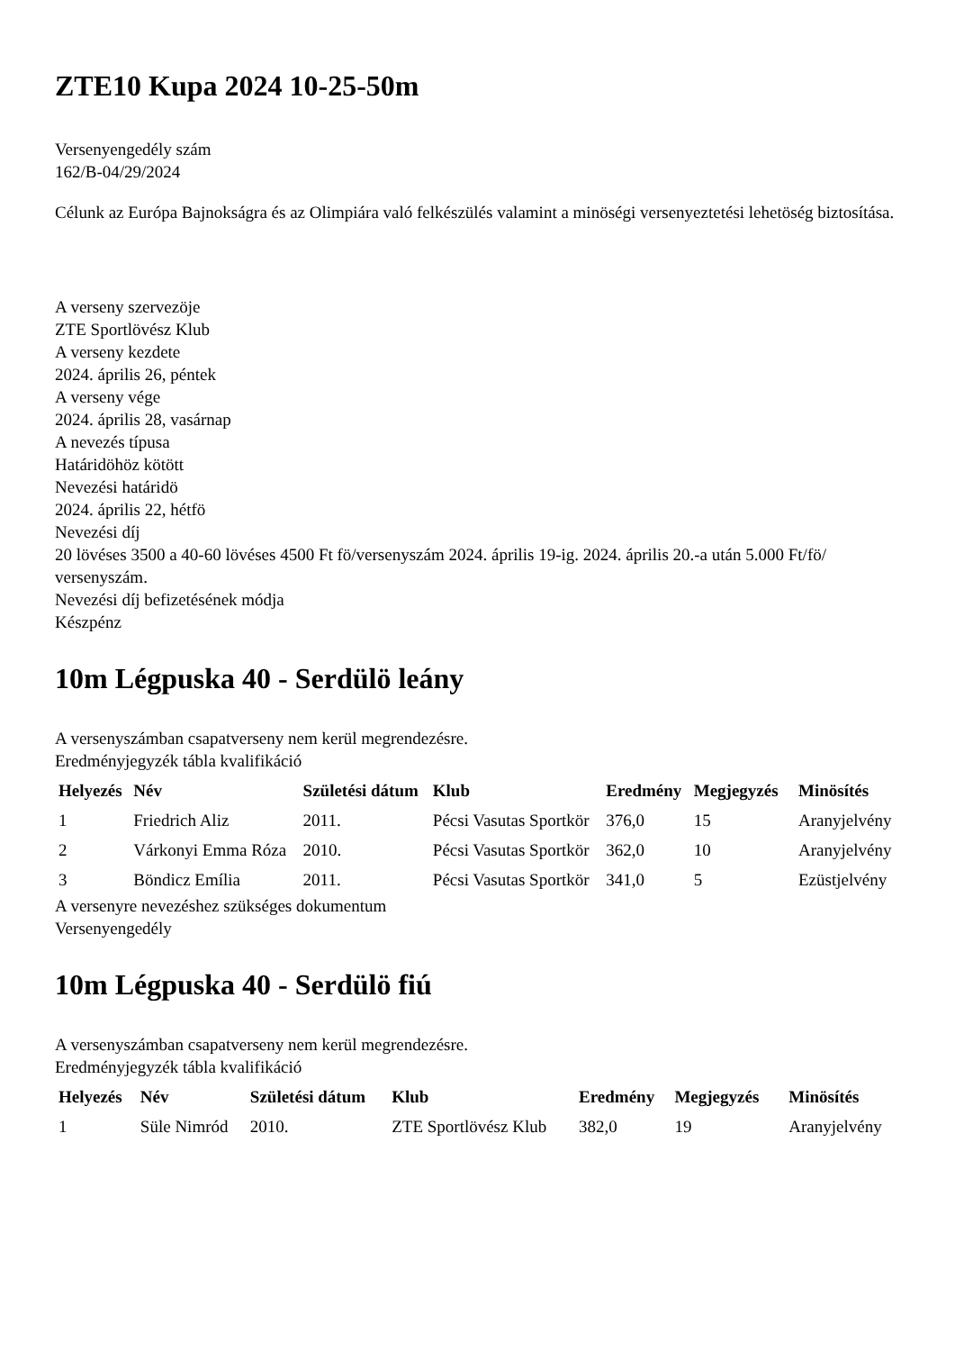ZTE10 Kupa 2024 10-25-50m
Versenyengedély szám
162/B-04/29/2024
Célunk az Európa Bajnokságra és az Olimpiára való felkészülés valamint a minöségi versenyeztetési lehetöség biztosítása.
A verseny szervezöje
ZTE Sportlövész Klub
A verseny kezdete
2024. április 26, péntek
A verseny vége
2024. április 28, vasárnap
A nevezés típusa
Határidöhöz kötött
Nevezési határidö
2024. április 22, hétfö
Nevezési díj
20 lövéses 3500 a 40-60 lövéses 4500 Ft fö/versenyszám 2024. április 19-ig. 2024. április 20.-a után 5.000 Ft/fö/ versenyszám.
Nevezési díj befizetésének módja
Készpénz
10m Légpuska 40 - Serdülö leány
A versenyszámban csapatverseny nem kerül megrendezésre.
Eredményjegyzék tábla kvalifikáció
| Helyezés | Név | Születési dátum | Klub | Eredmény | Megjegyzés | | Minösítés |
| --- | --- | --- | --- | --- | --- | --- | --- |
| 1 | Friedrich Aliz | 2011. | Pécsi Vasutas Sportkör | 376,0 | 15 | | Aranyjelvény |
| 2 | Várkonyi Emma Róza | 2010. | Pécsi Vasutas Sportkör | 362,0 | 10 | | Aranyjelvény |
| 3 | Böndicz Emília | 2011. | Pécsi Vasutas Sportkör | 341,0 | 5 | | Ezüstjelvény |
A versenyre nevezéshez szükséges dokumentum
Versenyengedély
10m Légpuska 40 - Serdülö fiú
A versenyszámban csapatverseny nem kerül megrendezésre.
Eredményjegyzék tábla kvalifikáció
| Helyezés | Név | Születési dátum | Klub | Eredmény | Megjegyzés | | Minösítés |
| --- | --- | --- | --- | --- | --- | --- | --- |
| 1 | Süle Nimród | 2010. | ZTE Sportlövész Klub | 382,0 | 19 | | Aranyjelvény |